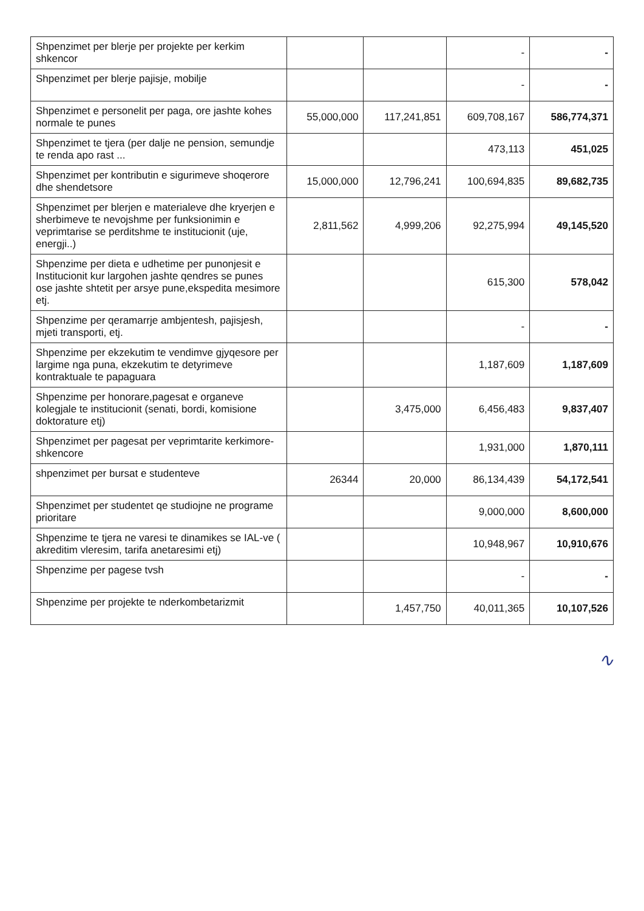| Shpenzimet per blerje per projekte per kerkim shkencor | | | - | - |
| Shpenzimet per blerje pajisje, mobilje | | | - | - |
| Shpenzimet e personelit per paga, ore jashte kohes normale te punes | 55,000,000 | 117,241,851 | 609,708,167 | 586,774,371 |
| Shpenzimet te tjera (per dalje ne pension, semundje te renda apo rast ... | | | 473,113 | 451,025 |
| Shpenzimet per kontributin e sigurimeve shoqerore dhe shendetsore | 15,000,000 | 12,796,241 | 100,694,835 | 89,682,735 |
| Shpenzimet per blerjen e materialeve dhe kryerjen e sherbimeve te nevojshme per funksionimin e veprimtarise se perditshme te institucionit (uje, energji..) | 2,811,562 | 4,999,206 | 92,275,994 | 49,145,520 |
| Shpenzime per dieta e udhetime per punonjesit e Institucionit kur largohen jashte qendres se punes ose jashte shtetit per arsye pune,ekspedita mesimore etj. | | | 615,300 | 578,042 |
| Shpenzime per qeramarrje ambjentesh, pajisjesh, mjeti transporti, etj. | | | - | - |
| Shpenzime per ekzekutim te vendimve gjyqesore per largime nga puna, ekzekutim te detyrimeve kontraktuale te papaguara | | | 1,187,609 | 1,187,609 |
| Shpenzime per honorare,pagesat e organeve kolegjale te institucionit (senati, bordi, komisione doktorature etj) | | 3,475,000 | 6,456,483 | 9,837,407 |
| Shpenzimet per pagesat per veprimtarite kerkimore-shkencore | | | 1,931,000 | 1,870,111 |
| shpenzimet per bursat e studenteve | 26344 | 20,000 | 86,134,439 | 54,172,541 |
| Shpenzimet per studentet qe studiojne ne programe prioritare | | | 9,000,000 | 8,600,000 |
| Shpenzime te tjera ne varesi te dinamikes se IAL-ve ( akreditim vleresim, tarifa anetaresimi etj) | | | 10,948,967 | 10,910,676 |
| Shpenzime per pagese tvsh | | | - | - |
| Shpenzime per projekte te nderkombetarizmit | | 1,457,750 | 40,011,365 | 10,107,526 |
∿